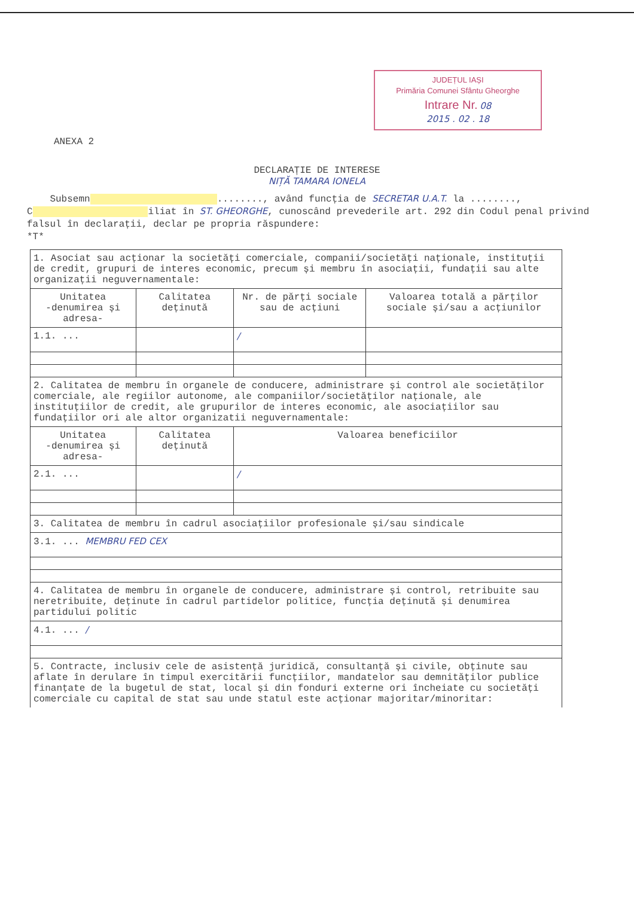JUDEȚUL IAȘI
Primăria Comunei Sfântu Gheorghe
Intrare Nr. 08
2015 . 02 . 18
ANEXA 2
DECLARAȚIE DE INTERESE
NIȚĂ TAMARA IONELA
Subsemn ........, având funcția de SECRETAR U.A.T. la ........, C iliat în ST. GHEORGHE, cunoscând prevederile art. 292 din Codul penal privind falsul în declarații, declar pe propria răspundere:
*T*
| 1. Asociat sau acționar la societăți comerciale, companii/societăți naționale, instituții de credit, grupuri de interes economic, precum și membru în asociații, fundații sau alte organizații neguvernamentale: | | | |
| Unitatea -denumirea și adresa- | Calitatea deținută | Nr. de părți sociale sau de acțiuni | Valoarea totală a părților sociale și/sau a acțiunilor |
| 1.1. ... | | / | |
| 2. Calitatea de membru în organele de conducere, administrare și control ale societăților comerciale, ale regiilor autonome, ale companiilor/societăților naționale, ale instituțiilor de credit, ale grupurilor de interes economic, ale asociațiilor sau fundațiilor ori ale altor organizatii neguvernamentale: | | | |
| Unitatea -denumirea și adresa- | Calitatea deținută | Valoarea beneficiilor | |
| 2.1. ... | | / | |
| 3. Calitatea de membru în cadrul asociațiilor profesionale și/sau sindicale | | | |
| 3.1. ... MEMBRU FED CEX | | | |
| 4. Calitatea de membru în organele de conducere, administrare și control, retribuite sau neretribuite, deținute în cadrul partidelor politice, funcția deținută și denumirea partidului politic | | | |
| 4.1. ... / | | | |
| 5. Contracte, inclusiv cele de asistență juridică, consultanță și civile, obținute sau aflate în derulare în timpul exercitării funcțiilor, mandatelor sau demnităților publice finanțate de la bugetul de stat, local și din fonduri externe ori încheiate cu societăți comerciale cu capital de stat sau unde statul este acționar majoritar/minoritar: | | | |